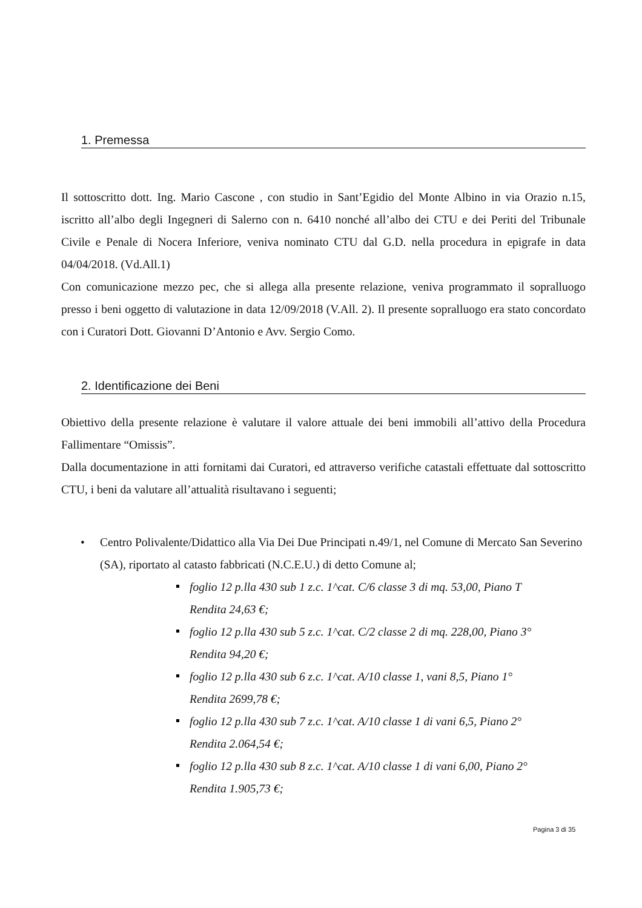1. Premessa
Il sottoscritto dott. Ing. Mario Cascone , con studio in Sant’Egidio del Monte Albino in via Orazio n.15, iscritto all’albo degli Ingegneri di Salerno con n. 6410 nonché all’albo dei CTU e dei Periti del Tribunale Civile e Penale di Nocera Inferiore, veniva nominato CTU dal G.D. nella procedura in epigrafe in data 04/04/2018. (Vd.All.1)
Con comunicazione mezzo pec, che si allega alla presente relazione, veniva programmato il sopralluogo presso i beni oggetto di valutazione in data 12/09/2018 (V.All. 2). Il presente sopralluogo era stato concordato con i Curatori Dott. Giovanni D’Antonio e Avv. Sergio Como.
2. Identificazione dei Beni
Obiettivo della presente relazione è valutare il valore attuale dei beni immobili all’attivo della Procedura Fallimentare “Omissis”.
Dalla documentazione in atti fornitami dai Curatori, ed attraverso verifiche catastali effettuate dal sottoscritto CTU, i beni da valutare all’attualità risultavano i seguenti;
• Centro Polivalente/Didattico alla Via Dei Due Principati n.49/1, nel Comune di Mercato San Severino (SA), riportato al catasto fabbricati (N.C.E.U.) di detto Comune al;
foglio 12 p.lla 430 sub 1 z.c. 1^cat. C/6 classe 3 di mq. 53,00, Piano T
Rendita 24,63 €;
foglio 12 p.lla 430 sub 5 z.c. 1^cat. C/2 classe 2 di mq. 228,00, Piano 3°
Rendita 94,20 €;
foglio 12 p.lla 430 sub 6 z.c. 1^cat. A/10 classe 1, vani 8,5, Piano 1°
Rendita 2699,78 €;
foglio 12 p.lla 430 sub 7 z.c. 1^cat. A/10 classe 1 di vani 6,5, Piano 2°
Rendita 2.064,54 €;
foglio 12 p.lla 430 sub 8 z.c. 1^cat. A/10 classe 1 di vani 6,00, Piano 2°
Rendita 1.905,73 €;
Pagina 3 di 35